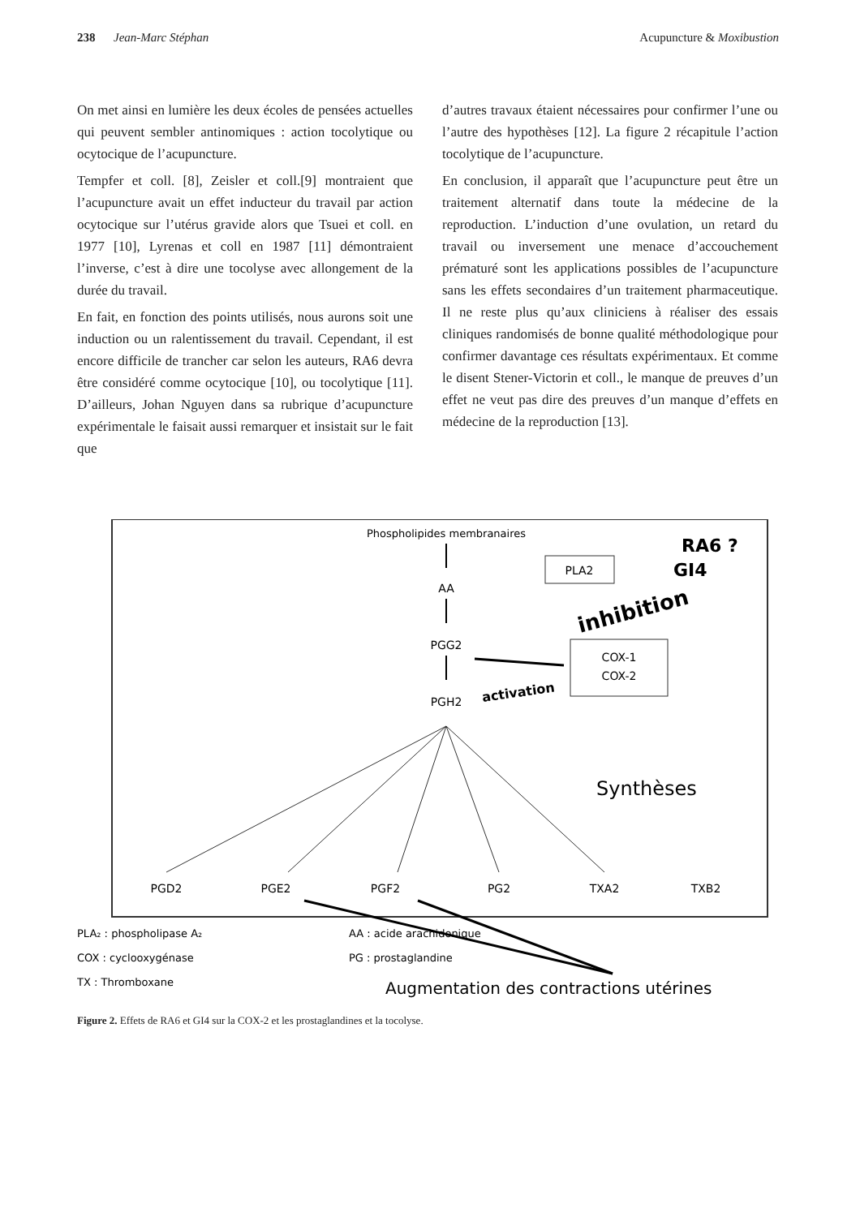238 Jean-Marc Stéphan Acupuncture & Moxibustion
On met ainsi en lumière les deux écoles de pensées actuelles qui peuvent sembler antinomiques : action tocolytique ou ocytocique de l’acupuncture.
Tempfer et coll. [8], Zeisler et coll.[9] montraient que l’acupuncture avait un effet inducteur du travail par action ocytocique sur l’utérus gravide alors que Tsuei et coll. en 1977 [10], Lyrenas et coll en 1987 [11] démontraient l’inverse, c’est à dire une tocolyse avec allongement de la durée du travail.
En fait, en fonction des points utilisés, nous aurons soit une induction ou un ralentissement du travail. Cependant, il est encore difficile de trancher car selon les auteurs, RA6 devra être considéré comme ocytocique [10], ou tocolytique [11]. D’ailleurs, Johan Nguyen dans sa rubrique d’acupuncture expérimentale le faisait aussi remarquer et insistait sur le fait que
d’autres travaux étaient nécessaires pour confirmer l’une ou l’autre des hypothèses [12]. La figure 2 récapitule l’action tocolytique de l’acupuncture.
En conclusion, il apparaît que l’acupuncture peut être un traitement alternatif dans toute la médecine de la reproduction. L’induction d’une ovulation, un retard du travail ou inversement une menace d’accouchement prématuré sont les applications possibles de l’acupuncture sans les effets secondaires d’un traitement pharmaceutique. Il ne reste plus qu’aux cliniciens à réaliser des essais cliniques randomisés de bonne qualité méthodologique pour confirmer davantage ces résultats expérimentaux. Et comme le disent Stener-Victorin et coll., le manque de preuves d’un effet ne veut pas dire des preuves d’un manque d’effets en médecine de la reproduction [13].
Phospholipides membranaires
AA
PGG2
PGH2
PLA2
RA6 ?
GI4
inhibition
COX-1
COX-2
activation
Synthèses
PGD2
PGE2
PGF2
PG2
TXA2
TXB2
PLA₂ : phospholipase A₂
AA : acide arachidonique
COX : cyclooxygénase
PG : prostaglandine
TX : Thromboxane
Augmentation des contractions utérines
Figure 2. Effets de RA6 et GI4 sur la COX-2 et les prostaglandines et la tocolyse.